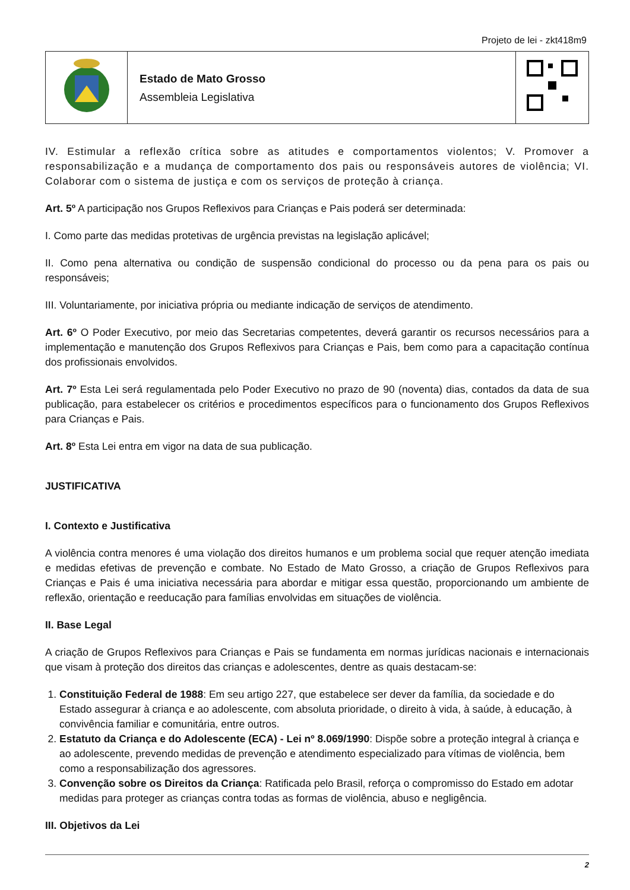Projeto de lei - zkt418m9
| | Estado de Mato Grosso Assembleia Legislativa | |
IV. Estimular a reflexão crítica sobre as atitudes e comportamentos violentos; V. Promover a responsabilização e a mudança de comportamento dos pais ou responsáveis autores de violência; VI. Colaborar com o sistema de justiça e com os serviços de proteção à criança.
Art. 5º A participação nos Grupos Reflexivos para Crianças e Pais poderá ser determinada:
I. Como parte das medidas protetivas de urgência previstas na legislação aplicável;
II. Como pena alternativa ou condição de suspensão condicional do processo ou da pena para os pais ou responsáveis;
III. Voluntariamente, por iniciativa própria ou mediante indicação de serviços de atendimento.
Art. 6º O Poder Executivo, por meio das Secretarias competentes, deverá garantir os recursos necessários para a implementação e manutenção dos Grupos Reflexivos para Crianças e Pais, bem como para a capacitação contínua dos profissionais envolvidos.
Art. 7º Esta Lei será regulamentada pelo Poder Executivo no prazo de 90 (noventa) dias, contados da data de sua publicação, para estabelecer os critérios e procedimentos específicos para o funcionamento dos Grupos Reflexivos para Crianças e Pais.
Art. 8º Esta Lei entra em vigor na data de sua publicação.
JUSTIFICATIVA
I. Contexto e Justificativa
A violência contra menores é uma violação dos direitos humanos e um problema social que requer atenção imediata e medidas efetivas de prevenção e combate. No Estado de Mato Grosso, a criação de Grupos Reflexivos para Crianças e Pais é uma iniciativa necessária para abordar e mitigar essa questão, proporcionando um ambiente de reflexão, orientação e reeducação para famílias envolvidas em situações de violência.
II. Base Legal
A criação de Grupos Reflexivos para Crianças e Pais se fundamenta em normas jurídicas nacionais e internacionais que visam à proteção dos direitos das crianças e adolescentes, dentre as quais destacam-se:
1. Constituição Federal de 1988: Em seu artigo 227, que estabelece ser dever da família, da sociedade e do Estado assegurar à criança e ao adolescente, com absoluta prioridade, o direito à vida, à saúde, à educação, à convivência familiar e comunitária, entre outros.
2. Estatuto da Criança e do Adolescente (ECA) - Lei nº 8.069/1990: Dispõe sobre a proteção integral à criança e ao adolescente, prevendo medidas de prevenção e atendimento especializado para vítimas de violência, bem como a responsabilização dos agressores.
3. Convenção sobre os Direitos da Criança: Ratificada pelo Brasil, reforça o compromisso do Estado em adotar medidas para proteger as crianças contra todas as formas de violência, abuso e negligência.
III. Objetivos da Lei
2